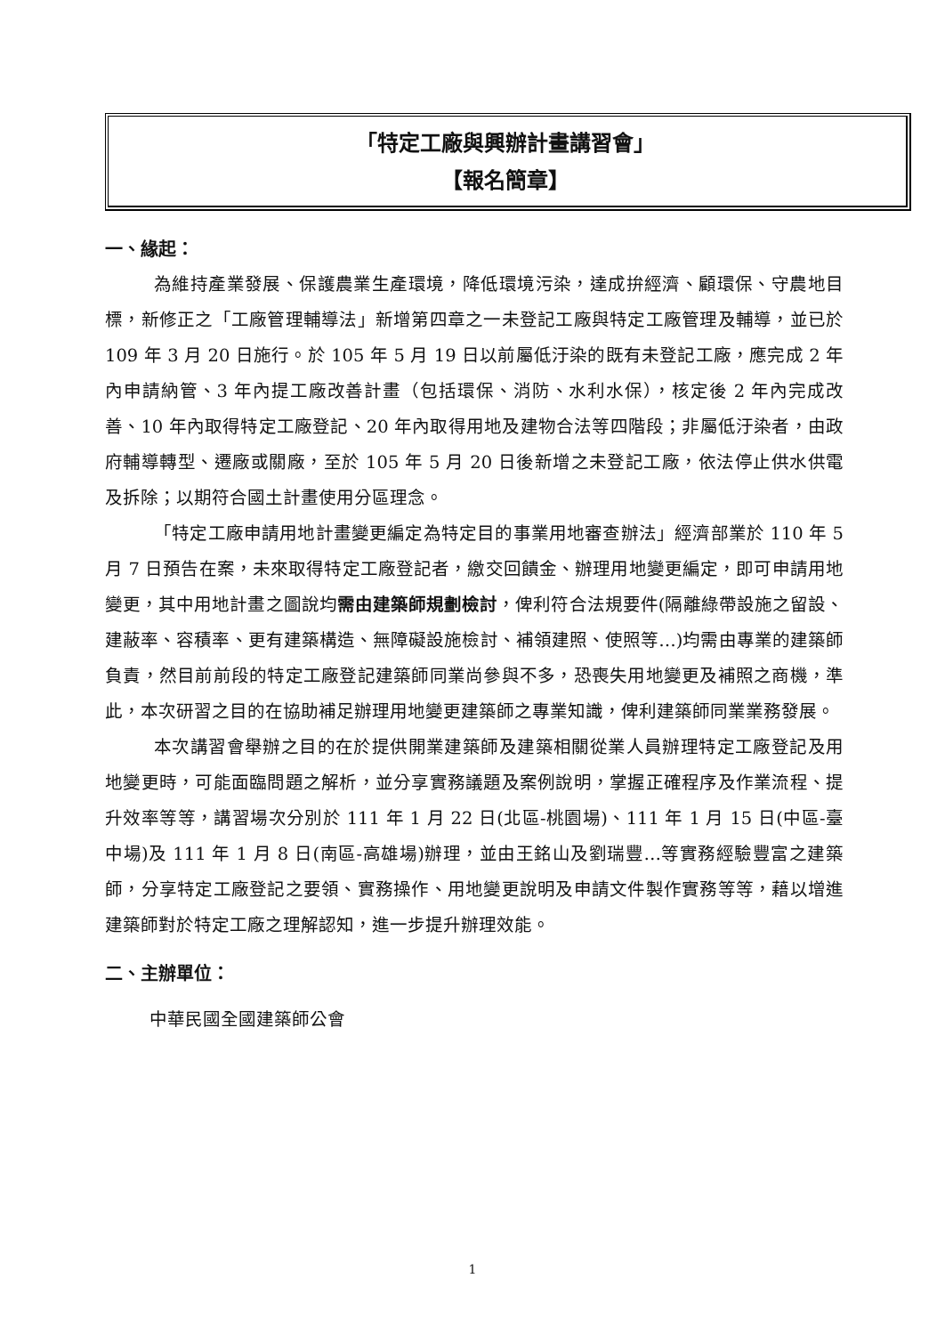「特定工廠與興辦計畫講習會」
【報名簡章】
一、緣起：
為維持產業發展、保護農業生產環境，降低環境污染，達成拚經濟、顧環保、守農地目標，新修正之「工廠管理輔導法」新增第四章之一未登記工廠與特定工廠管理及輔導，並已於 109 年 3 月 20 日施行。於 105 年 5 月 19 日以前屬低汙染的既有未登記工廠，應完成 2 年內申請納管、3 年內提工廠改善計畫（包括環保、消防、水利水保），核定後 2 年內完成改善、10 年內取得特定工廠登記、20 年內取得用地及建物合法等四階段；非屬低汙染者，由政府輔導轉型、遷廠或關廠，至於 105 年 5 月 20 日後新增之未登記工廠，依法停止供水供電及拆除；以期符合國土計畫使用分區理念。
「特定工廠申請用地計畫變更編定為特定目的事業用地審查辦法」經濟部業於 110 年 5 月 7 日預告在案，未來取得特定工廠登記者，繳交回饋金、辦理用地變更編定，即可申請用地變更，其中用地計畫之圖說均需由建築師規劃檢討，俾利符合法規要件(隔離綠帶設施之留設、建蔽率、容積率、更有建築構造、無障礙設施檢討、補領建照、使照等…)均需由專業的建築師負責，然目前前段的特定工廠登記建築師同業尚參與不多，恐喪失用地變更及補照之商機，準此，本次研習之目的在協助補足辦理用地變更建築師之專業知識，俾利建築師同業業務發展。
本次講習會舉辦之目的在於提供開業建築師及建築相關從業人員辦理特定工廠登記及用地變更時，可能面臨問題之解析，並分享實務議題及案例說明，掌握正確程序及作業流程、提升效率等等，講習場次分別於 111 年 1 月 22 日(北區-桃園場)、111 年 1 月 15 日(中區-臺中場)及 111 年 1 月 8 日(南區-高雄場)辦理，並由王銘山及劉瑞豐…等實務經驗豐富之建築師，分享特定工廠登記之要領、實務操作、用地變更說明及申請文件製作實務等等，藉以增進建築師對於特定工廠之理解認知，進一步提升辦理效能。
二、主辦單位：
中華民國全國建築師公會
1